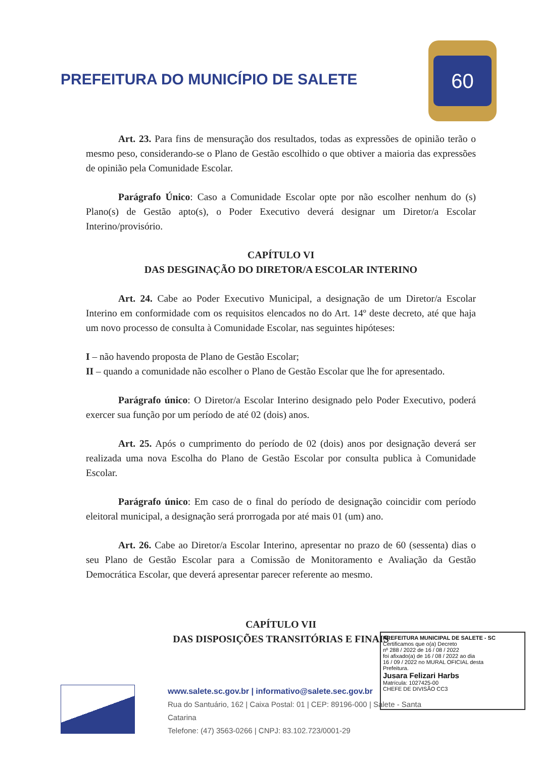PREFEITURA DO MUNICÍPIO DE SALETE
60
Art. 23. Para fins de mensuração dos resultados, todas as expressões de opinião terão o mesmo peso, considerando-se o Plano de Gestão escolhido o que obtiver a maioria das expressões de opinião pela Comunidade Escolar.
Parágrafo Único: Caso a Comunidade Escolar opte por não escolher nenhum do (s) Plano(s) de Gestão apto(s), o Poder Executivo deverá designar um Diretor/a Escolar Interino/provisório.
CAPÍTULO VI
DAS DESGINAÇÃO DO DIRETOR/A ESCOLAR INTERINO
Art. 24. Cabe ao Poder Executivo Municipal, a designação de um Diretor/a Escolar Interino em conformidade com os requisitos elencados no do Art. 14º deste decreto, até que haja um novo processo de consulta à Comunidade Escolar, nas seguintes hipóteses:
I – não havendo proposta de Plano de Gestão Escolar;
II – quando a comunidade não escolher o Plano de Gestão Escolar que lhe for apresentado.
Parágrafo único: O Diretor/a Escolar Interino designado pelo Poder Executivo, poderá exercer sua função por um período de até 02 (dois) anos.
Art. 25. Após o cumprimento do período de 02 (dois) anos por designação deverá ser realizada uma nova Escolha do Plano de Gestão Escolar por consulta publica à Comunidade Escolar.
Parágrafo único: Em caso de o final do período de designação coincidir com período eleitoral municipal, a designação será prorrogada por até mais 01 (um) ano.
Art. 26. Cabe ao Diretor/a Escolar Interino, apresentar no prazo de 60 (sessenta) dias o seu Plano de Gestão Escolar para a Comissão de Monitoramento e Avaliação da Gestão Democrática Escolar, que deverá apresentar parecer referente ao mesmo.
CAPÍTULO VII
DAS DISPOSIÇÕES TRANSITÓRIAS E FINAIS
www.salete.sc.gov.br | informativo@salete.sec.gov.br
Rua do Santuário, 162 | Caixa Postal: 01 | CEP: 89196-000 | Salete - Santa Catarina
Telefone: (47) 3563-0266 | CNPJ: 83.102.723/0001-29
PREFEITURA MUNICIPAL DE SALETE - SC
Certificamos que o(a) Decreto
nº 288 / 2022 de 16 / 08 / 2022
foi afixado(a) de 16 / 08 / 2022 ao dia
16 / 09 / 2022 no MURAL OFICIAL desta
Prefeitura.
Jusara Felizari Harbs
Matrícula: 1027425-00
CHEFE DE DIVISÃO CC3